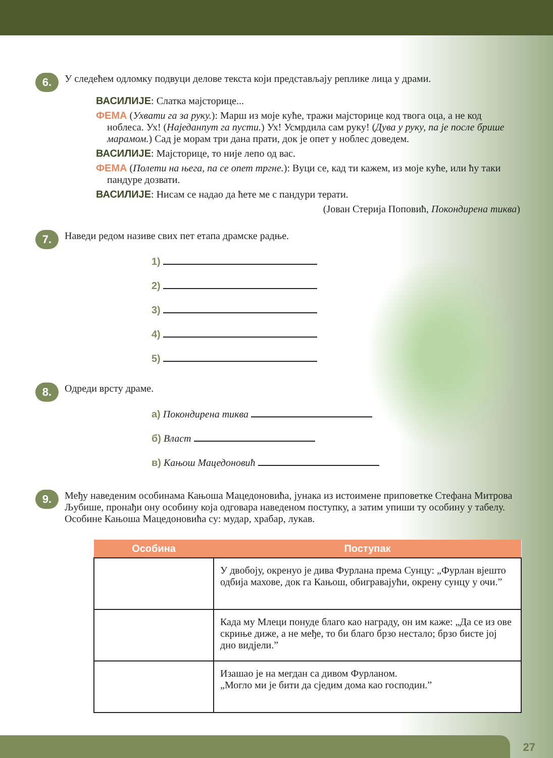6.
У следећем одломку подвуци делове текста који представљају реплике лица у драми.
ВАСИЛИЈЕ: Слатка мајсторице...
ФЕМА (Ухвати га за руку.): Марш из моје куће, тражи мајсторице код твога оца, а не код ноблеса. Ух! (Наједанпут га пусти.) Ух! Усмрдила сам руку! (Дува у руку, па је после брише марамом.) Сад је морам три дана прати, док је опет у ноблес доведем.
ВАСИЛИЈЕ: Мајсторице, то није лепо од вас.
ФЕМА (Полети на њега, па се опет тргне.): Вуци се, кад ти кажем, из моје куће, или ћу таки пандуре дозвати.
ВАСИЛИЈЕ: Нисам се надао да ћете ме с пандури терати.
(Јован Стерија Поповић, Покондирена тиква)
7.
Наведи редом називе свих пет етапа драмске радње.
1)
2)
3)
4)
5)
8.
Одреди врсту драме.
а) Покондирена тиква
б) Власт
в) Кањош Мацедоновић
9.
Међу наведеним особинама Кањоша Мацедоновића, јунака из истоимене приповетке Стефана Митрова Љубише, пронађи ону особину која одговара наведеном поступку, а затим упиши ту особину у табелу.
Особине Кањоша Мацедоновића су: мудар, храбар, лукав.
| Особина | Поступак |
| --- | --- |
| | У двобоју, окренуо је дива Фурлана према Сунцу: „Фурлан вјешто одбија махове, док га Кањош, обиграваjући, окрену сунцу у очи.” |
| | Када му Млеци понуде благо као награду, он им каже: „Да се из ове скриње диже, а не међе, то би благо брзо нестало; брзо бисте јој дно видјели.” |
| | Изашао је на мегдан са дивом Фурланом. „Могло ми је бити да сједим дома као господин.” |
27